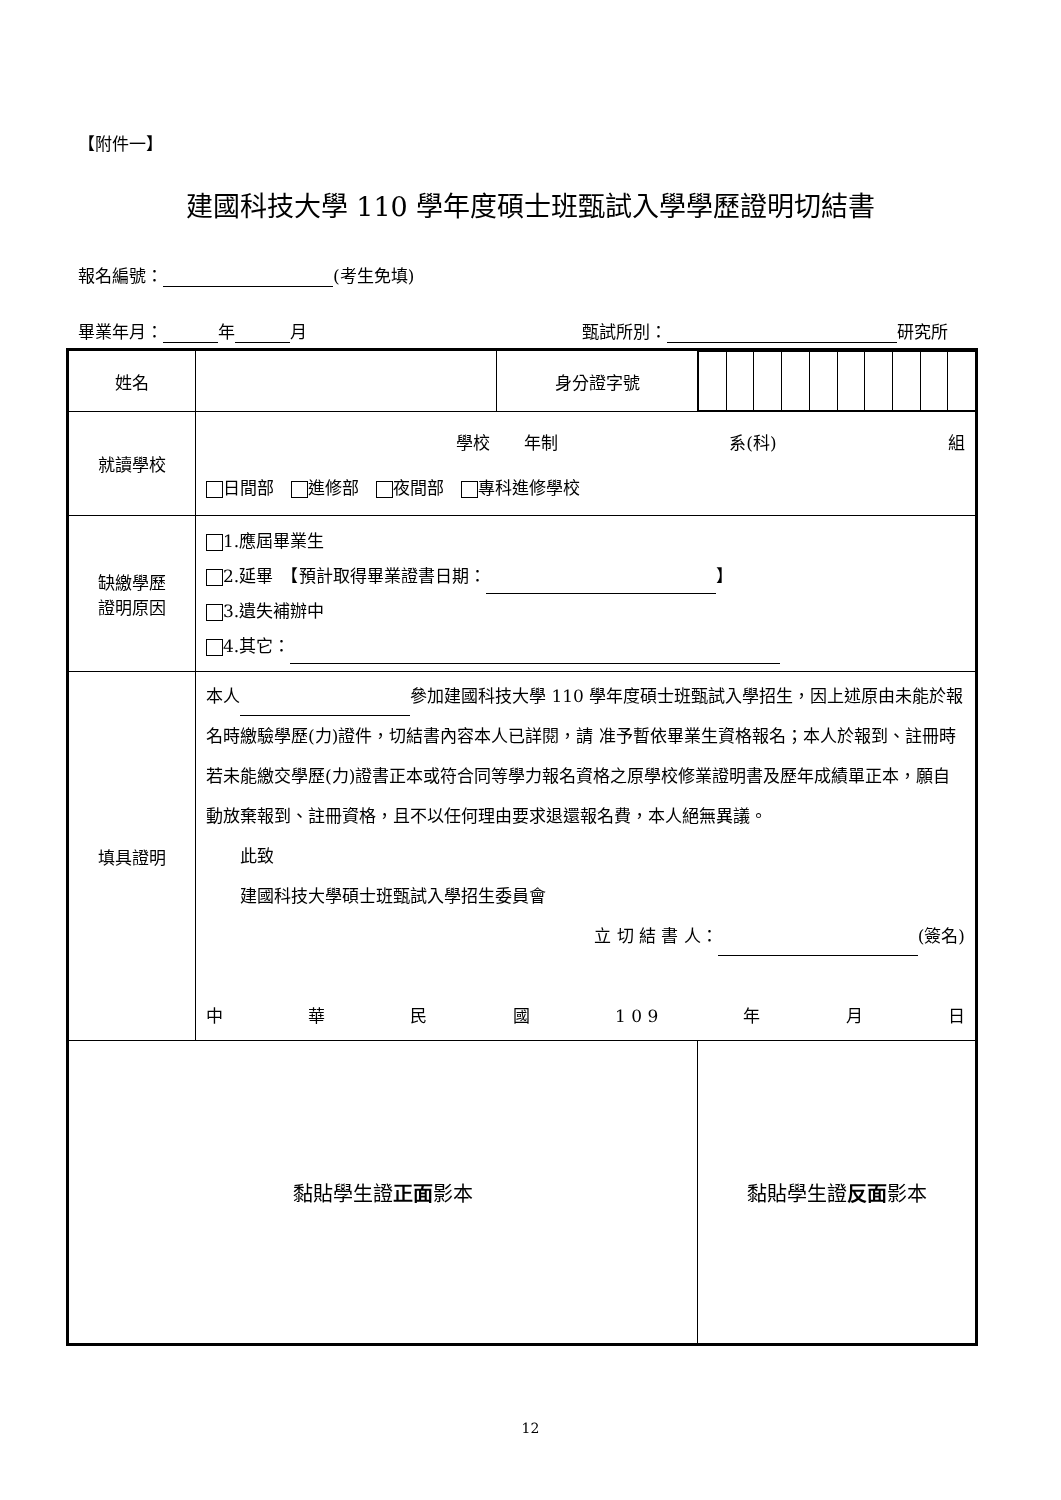【附件一】
建國科技大學 110 學年度碩士班甄試入學學歷證明切結書
報名編號： (考生免填)
畢業年月： 年 月 甄試所別： 研究所
| 姓名 | | 身分證字號 | |
| 就讀學校 | 學校 年制 系(科) 組 日間部 進修部 夜間部 專科進修學校 | | |
| 缺繳學歷 證明原因 | 1.應屆畢業生 2.延畢 【預計取得畢業證書日期： 】 3.遺失補辦中 4.其它： | | |
| 填具證明 | 本人 參加建國科技大學 110 學年度碩士班甄試入學招生，因上述原由未能於報名時繳驗學歷(力)證件，切結書內容本人已詳閱，請 准予暫依畢業生資格報名；本人於報到、註冊時若未能繳交學歷(力)證書正本或符合同等學力報名資格之原學校修業證明書及歷年成績單正本，願自動放棄報到、註冊資格，且不以任何理由要求退還報名費，本人絕無異議。 此致 建國科技大學碩士班甄試入學招生委員會 立 切 結 書 人： (簽名) 中 華 民 國 1 0 9 年 月 日 | | |
| 黏貼學生證 正面 影本 | | | 黏貼學生證 反面 影本 |
12